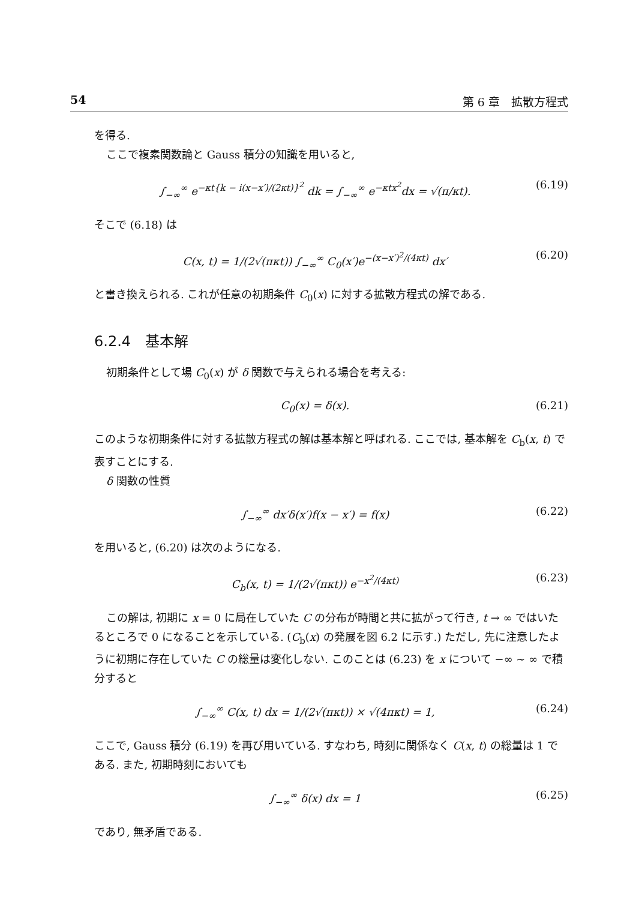54 第 6 章　拡散方程式
を得る.
ここで複素関数論と Gauss 積分の知識を用いると,
∫<sub>−∞</sub><sup>∞</sup> e<sup>−κt{k − i(x−x′)/(2κt)}<sup>2</sup></sup> dk = ∫<sub>−∞</sub><sup>∞</sup> e<sup>−κtx<sup>2</sup></sup>dx = √(π/κt). (6.19)
そこで (6.18) は
C(x, t) = 1/(2√(πκt)) ∫<sub>−∞</sub><sup>∞</sup> C<sub>0</sub>(x′)e<sup>−(x−x′)<sup>2</sup>/(4κt)</sup> dx′ (6.20)
と書き換えられる. これが任意の初期条件 C<sub>0</sub>(x) に対する拡散方程式の解である.
6.2.4　基本解
初期条件として場 C<sub>0</sub>(x) が δ 関数で与えられる場合を考える:
C<sub>0</sub>(x) = δ(x). (6.21)
このような初期条件に対する拡散方程式の解は基本解と呼ばれる. ここでは, 基本解を C<sub>b</sub>(x, t) で表すことにする.
δ 関数の性質
∫<sub>−∞</sub><sup>∞</sup> dx′δ(x′)f(x − x′) = f(x) (6.22)
を用いると, (6.20) は次のようになる.
C<sub>b</sub>(x, t) = 1/(2√(πκt)) e<sup>−x<sup>2</sup>/(4κt)</sup> (6.23)
この解は, 初期に x = 0 に局在していた C の分布が時間と共に拡がって行き, t → ∞ ではいたるところで 0 になることを示している. (C<sub>b</sub>(x) の発展を図 6.2 に示す.) ただし, 先に注意したように初期に存在していた C の総量は変化しない. このことは (6.23) を x について −∞ ∼ ∞ で積分すると
∫<sub>−∞</sub><sup>∞</sup> C(x, t) dx = 1/(2√(πκt)) × √(4πκt) = 1, (6.24)
ここで, Gauss 積分 (6.19) を再び用いている. すなわち, 時刻に関係なく C(x, t) の総量は 1 である. また, 初期時刻においても
∫<sub>−∞</sub><sup>∞</sup> δ(x) dx = 1 (6.25)
であり, 無矛盾である.